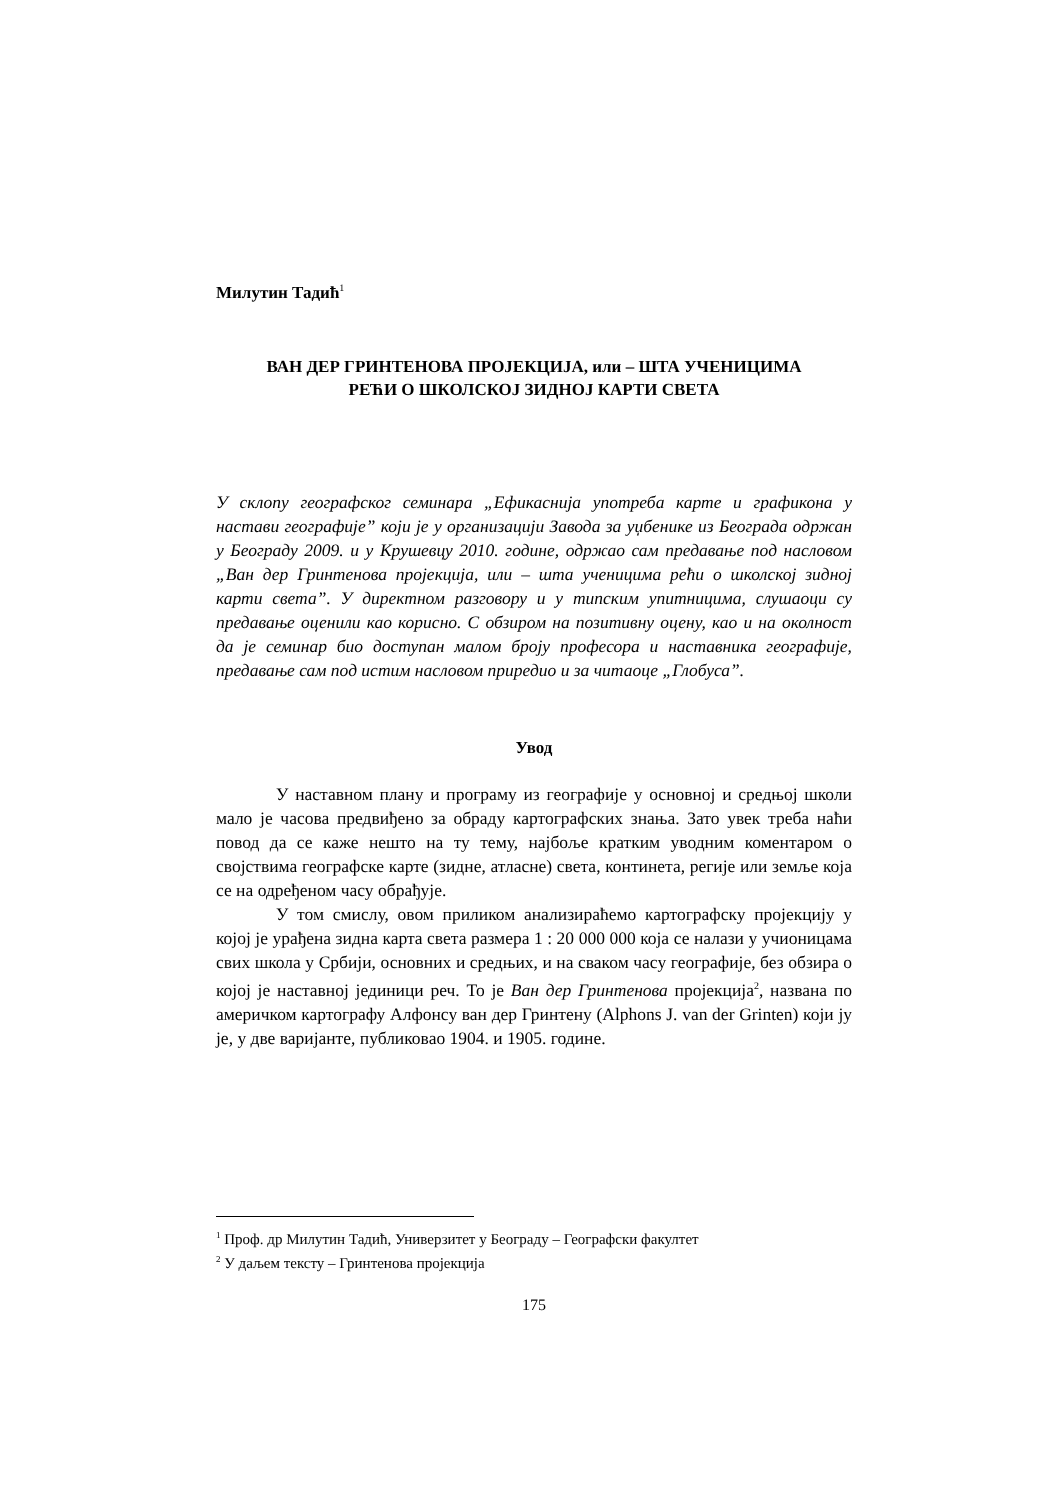Милутин Тадић<sup>1</sup>
ВАН ДЕР ГРИНТЕНОВА ПРОЈЕКЦИЈА, или – ШТА УЧЕНИЦИМА
РЕЋИ О ШКОЛСКОЈ ЗИДНОЈ КАРТИ СВЕТА
У склопу географског семинара „Ефикаснија употреба карте и графикона у настави географије” који је у организацији Завода за уџбенике из Београда одржан у Београду 2009. и у Крушевцу 2010. године, одржао сам предавање под насловом „Ван дер Гринтенова пројекција, или – шта ученицима рећи о школској зидној карти света”. У директном разговору и у типским упитницима, слушаоци су предавање оценили као корисно. С обзиром на позитивну оцену, као и на околност да је семинар био доступан малом броју професора и наставника географије, предавање сам под истим насловом приредио и за читаоце „Глобуса”.
Увод
У наставном плану и програму из географије у основној и средњој школи мало је часова предвиђено за обраду картографских знања. Зато увек треба наћи повод да се каже нешто на ту тему, најбоље кратким уводним коментаром о својствима географске карте (зидне, атласне) света, континета, регије или земље која се на одређеном часу обрађује.
У том смислу, овом приликом анализираћемо картографску пројекцију у којој је урађена зидна карта света размера 1 : 20 000 000 која се налази у учионицама свих школа у Србији, основних и средњих, и на сваком часу географије, без обзира о којој је наставној јединици реч. То је Ван дер Гринтенова пројекција<sup>2</sup>, названа по америчком картографу Алфонсу ван дер Гринтену (Alphons J. van der Grinten) који ју је, у две варијанте, публиковао 1904. и 1905. године.
<sup>1</sup> Проф. др Милутин Тадић, Универзитет у Београду – Географски факултет
<sup>2</sup> У даљем тексту – Гринтенова пројекција
175